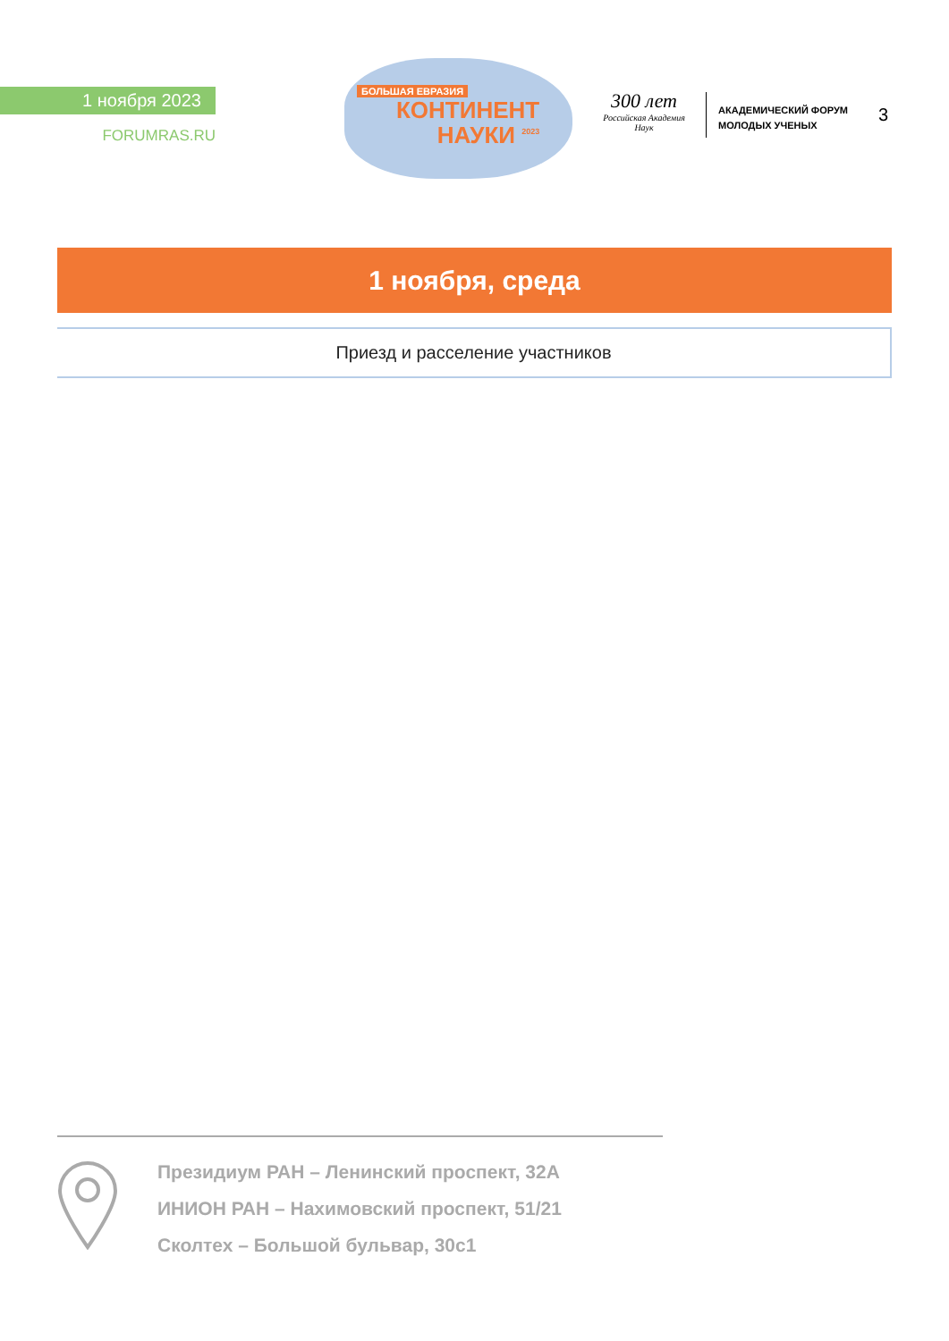1 ноября 2023
FORUMRAS.RU
БОЛЬШАЯ ЕВРАЗИЯ
КОНТИНЕНТ
НАУКИ <sup>2023</sup>
300 лет
Российская Академия Наук
АКАДЕМИЧЕСКИЙ ФОРУМ
МОЛОДЫХ УЧЕНЫХ
3
1 ноября, среда
Приезд и расселение участников
Президиум РАН – Ленинский проспект, 32А
ИНИОН РАН – Нахимовский проспект, 51/21
Сколтех – Большой бульвар, 30с1